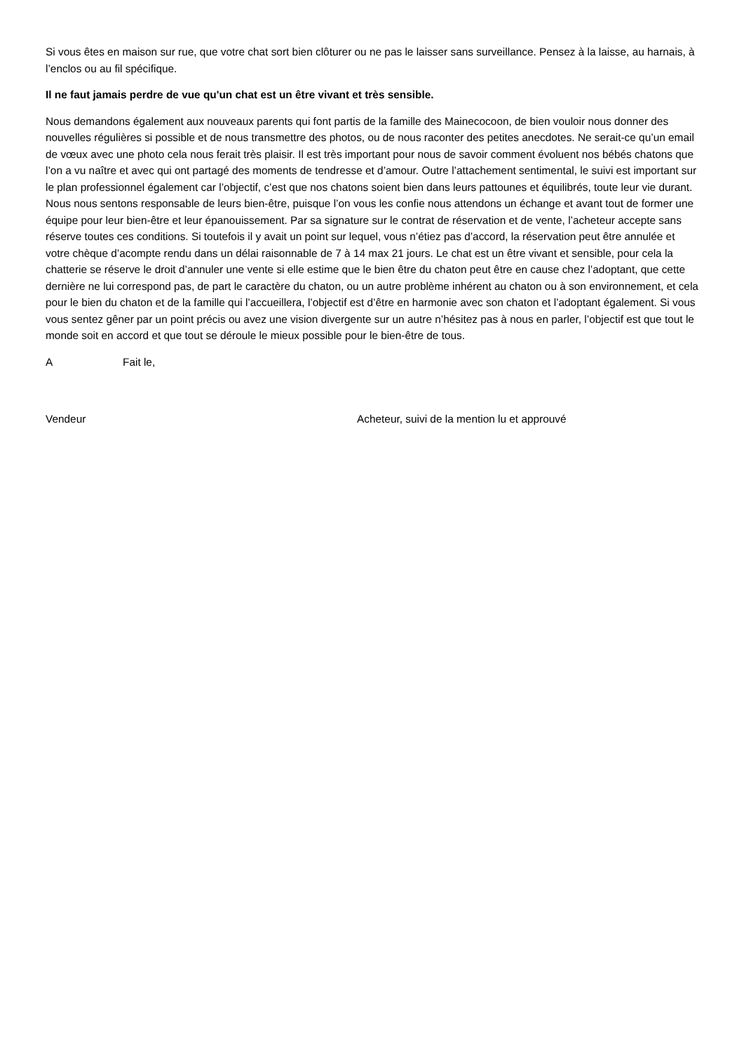Si vous êtes en maison sur rue, que votre chat sort bien clôturer ou ne pas le laisser sans surveillance. Pensez à la laisse, au harnais, à l’enclos ou au fil spécifique.
Il ne faut jamais perdre de vue qu'un chat est un être vivant et très sensible.
Nous demandons également aux nouveaux parents qui font partis de la famille des Mainecocoon, de bien vouloir nous donner des nouvelles régulières si possible et de nous transmettre des photos, ou de nous raconter des petites anecdotes. Ne serait-ce qu’un email de vœux avec une photo cela nous ferait très plaisir. Il est très important pour nous de savoir comment évoluent nos bébés chatons que l’on a vu naître et avec qui ont partagé des moments de tendresse et d’amour. Outre l’attachement sentimental, le suivi est important sur le plan professionnel également car l’objectif, c’est que nos chatons soient bien dans leurs pattounes et équilibrés, toute leur vie durant. Nous nous sentons responsable de leurs bien-être, puisque l’on vous les confie nous attendons un échange et avant tout de former une équipe pour leur bien-être et leur épanouissement. Par sa signature sur le contrat de réservation et de vente, l’acheteur accepte sans réserve toutes ces conditions. Si toutefois il y avait un point sur lequel, vous n’étiez pas d’accord, la réservation peut être annulée et votre chèque d’acompte rendu dans un délai raisonnable de 7 à 14 max 21 jours. Le chat est un être vivant et sensible, pour cela la chatterie se réserve le droit d’annuler une vente si elle estime que le bien être du chaton peut être en cause chez l’adoptant, que cette dernière ne lui correspond pas, de part le caractère du chaton, ou un autre problème inhérent au chaton ou à son environnement, et cela pour le bien du chaton et de la famille qui l’accueillera, l’objectif est d’être en harmonie avec son chaton et l’adoptant également. Si vous vous sentez gêner par un point précis ou avez une vision divergente sur un autre n’hésitez pas à nous en parler, l’objectif est que tout le monde soit en accord et que tout se déroule le mieux possible pour le bien-être de tous.
A Fait le,
Vendeur Acheteur, suivi de la mention lu et approuvé